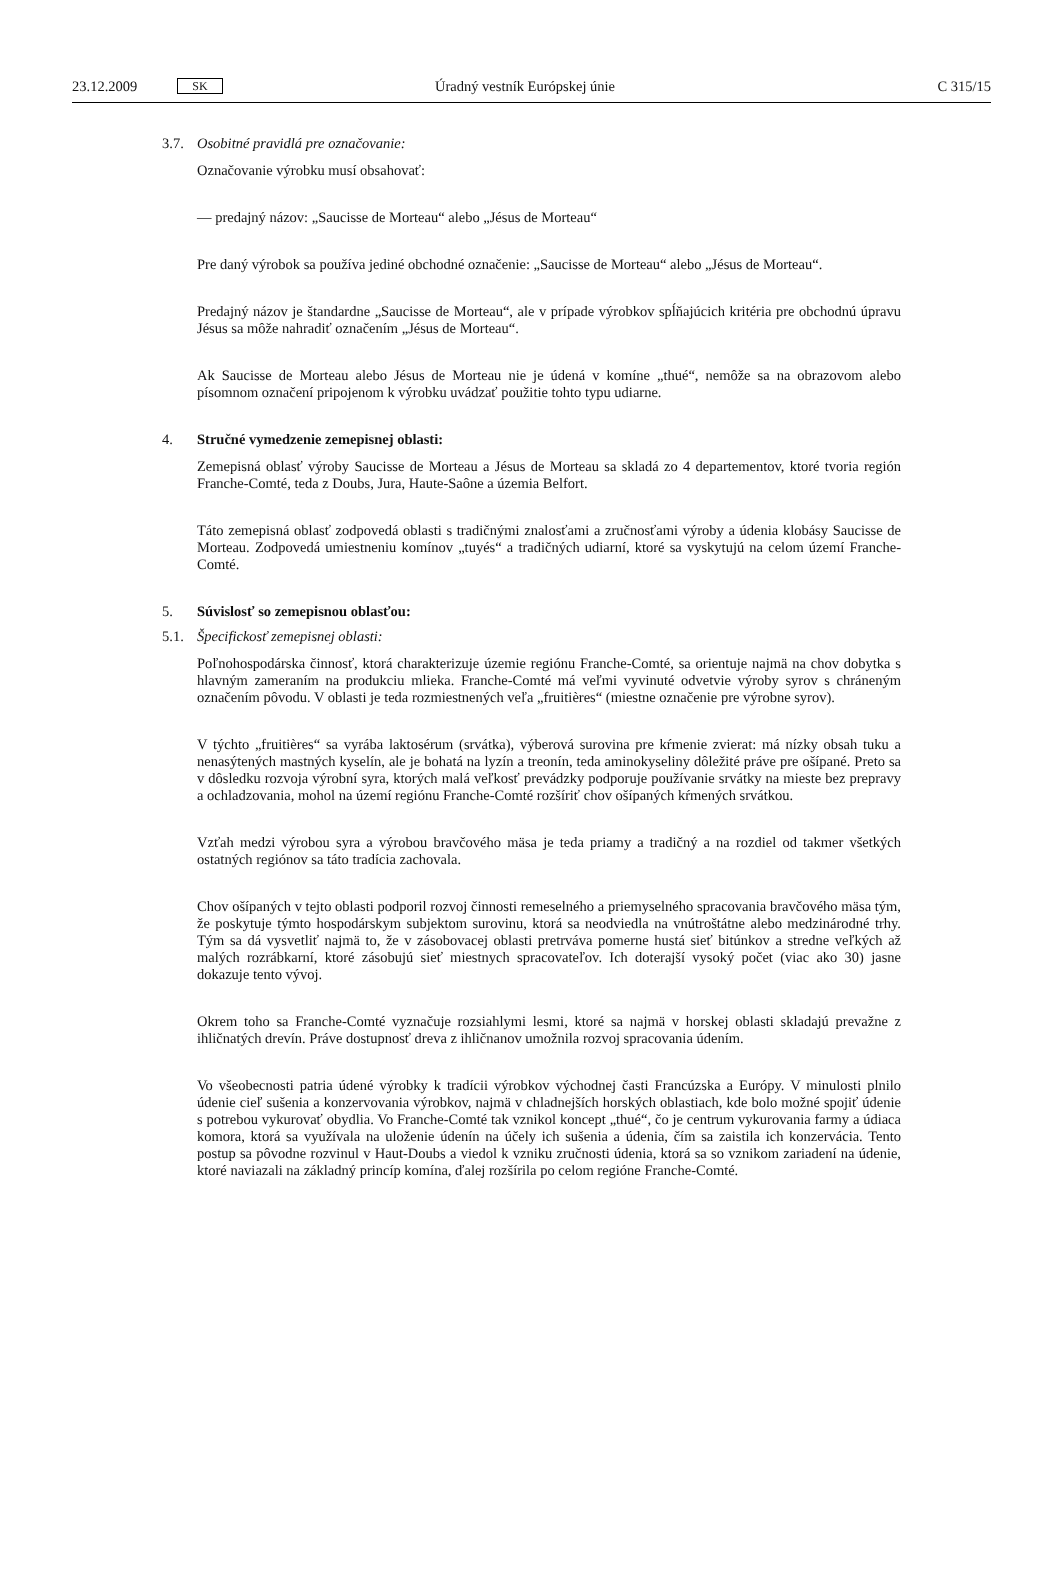23.12.2009 SK Úradný vestník Európskej únie C 315/15
3.7. Osobitné pravidlá pre označovanie:
Označovanie výrobku musí obsahovať:
— predajný názov: „Saucisse de Morteau“ alebo „Jésus de Morteau“
Pre daný výrobok sa používa jediné obchodné označenie: „Saucisse de Morteau“ alebo „Jésus de Morteau“.
Predajný názov je štandardne „Saucisse de Morteau“, ale v prípade výrobkov spĺňajúcich kritéria pre obchodnú úpravu Jésus sa môže nahradiť označením „Jésus de Morteau“.
Ak Saucisse de Morteau alebo Jésus de Morteau nie je údená v komíne „thué“, nemôže sa na obrazovom alebo písomnom označení pripojenom k výrobku uvádzať použitie tohto typu udiarne.
4. Stručné vymedzenie zemepisnej oblasti:
Zemepisná oblasť výroby Saucisse de Morteau a Jésus de Morteau sa skladá zo 4 departementov, ktoré tvoria región Franche-Comté, teda z Doubs, Jura, Haute-Saône a územia Belfort.
Táto zemepisná oblasť zodpovedá oblasti s tradičnými znalosťami a zručnosťami výroby a údenia klobásy Saucisse de Morteau. Zodpovedá umiestneniu komínov „tuyés“ a tradičných udiarní, ktoré sa vyskytujú na celom území Franche-Comté.
5. Súvislosť so zemepisnou oblasťou:
5.1. Špecifickosť zemepisnej oblasti:
Poľnohospodárska činnosť, ktorá charakterizuje územie regiónu Franche-Comté, sa orientuje najmä na chov dobytka s hlavným zameraním na produkciu mlieka. Franche-Comté má veľmi vyvinuté odvetvie výroby syrov s chráneným označením pôvodu. V oblasti je teda rozmiestnených veľa „fruitières“ (miestne označenie pre výrobne syrov).
V týchto „fruitières“ sa vyrába laktosérum (srvátka), výberová surovina pre kŕmenie zvierat: má nízky obsah tuku a nenasýtených mastných kyselín, ale je bohatá na lyzín a treonín, teda aminokyseliny dôležité práve pre ošípané. Preto sa v dôsledku rozvoja výrobní syra, ktorých malá veľkosť prevádzky podporuje používanie srvátky na mieste bez prepravy a ochladzovania, mohol na území regiónu Franche-Comté rozšíriť chov ošípaných kŕmených srvátkou.
Vzťah medzi výrobou syra a výrobou bravčového mäsa je teda priamy a tradičný a na rozdiel od takmer všetkých ostatných regiónov sa táto tradícia zachovala.
Chov ošípaných v tejto oblasti podporil rozvoj činnosti remeselného a priemyselného spracovania bravčového mäsa tým, že poskytuje týmto hospodárskym subjektom surovinu, ktorá sa neodviedla na vnútroštátne alebo medzinárodné trhy. Tým sa dá vysvetliť najmä to, že v zásobovacej oblasti pretrváva pomerne hustá sieť bitúnkov a stredne veľkých až malých rozrábkarní, ktoré zásobujú sieť miestnych spracovateľov. Ich doterajší vysoký počet (viac ako 30) jasne dokazuje tento vývoj.
Okrem toho sa Franche-Comté vyznačuje rozsiahlymi lesmi, ktoré sa najmä v horskej oblasti skladajú prevažne z ihličnatých drevín. Práve dostupnosť dreva z ihličnanov umožnila rozvoj spracovania údením.
Vo všeobecnosti patria údené výrobky k tradícii výrobkov východnej časti Francúzska a Európy. V minulosti plnilo údenie cieľ sušenia a konzervovania výrobkov, najmä v chladnejších horských oblastiach, kde bolo možné spojiť údenie s potrebou vykurovať obydlia. Vo Franche-Comté tak vznikol koncept „thué“, čo je centrum vykurovania farmy a údiaca komora, ktorá sa využívala na uloženie údenín na účely ich sušenia a údenia, čím sa zaistila ich konzervácia. Tento postup sa pôvodne rozvinul v Haut-Doubs a viedol k vzniku zručnosti údenia, ktorá sa so vznikom zariadení na údenie, ktoré naviazali na základný princíp komína, ďalej rozšírila po celom regióne Franche-Comté.